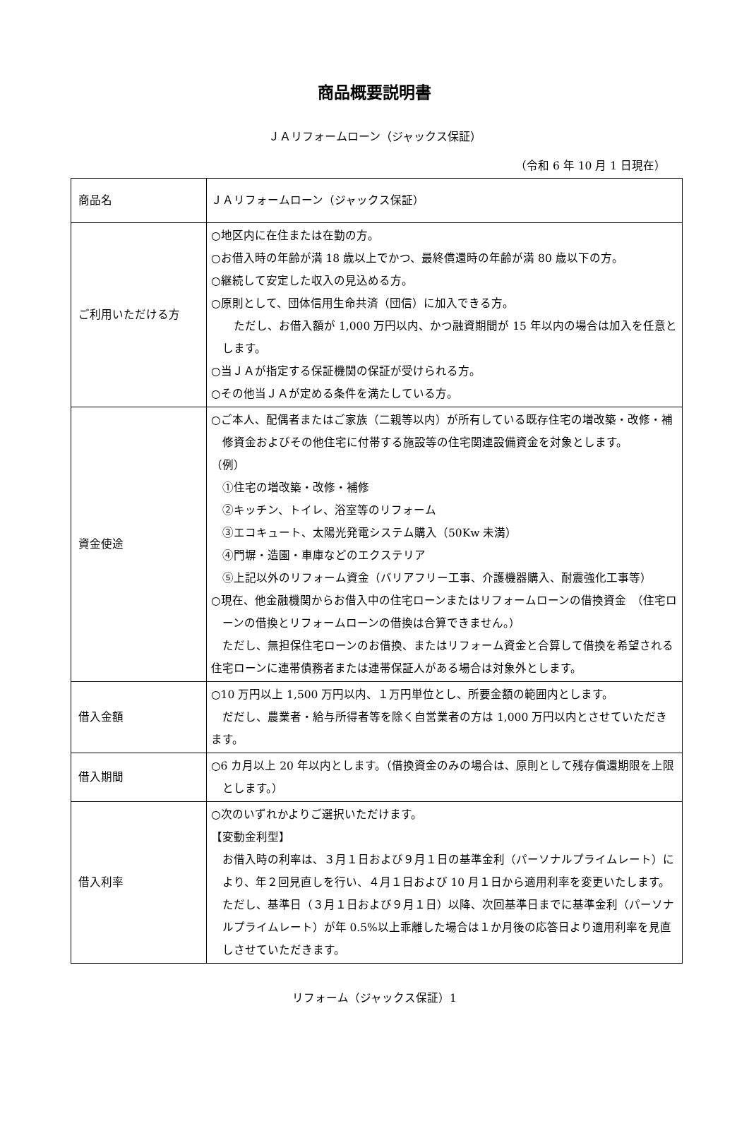商品概要説明書
ＪＡリフォームローン（ジャックス保証）
（令和 6 年 10 月 1 日現在）
| 商品名 | ＪＡリフォームローン（ジャックス保証） |
| ご利用いただける方 | ○地区内に在住または在勤の方。 ○お借入時の年齢が満 18 歳以上でかつ、最終償還時の年齢が満 80 歳以下の方。 ○継続して安定した収入の見込める方。 ○原則として、団体信用生命共済（団信）に加入できる方。 ただし、お借入額が 1,000 万円以内、かつ融資期間が 15 年以内の場合は加入を任意とします。 ○当ＪＡが指定する保証機関の保証が受けられる方。 ○その他当ＪＡが定める条件を満たしている方。 |
| 資金使途 | ○ご本人、配偶者またはご家族（二親等以内）が所有している既存住宅の増改築・改修・補修資金およびその他住宅に付帯する施設等の住宅関連設備資金を対象とします。 （例） ①住宅の増改築・改修・補修 ②キッチン、トイレ、浴室等のリフォーム ③エコキュート、太陽光発電システム購入（50Kw 未満） ④門塀・造園・車庫などのエクステリア ⑤上記以外のリフォーム資金（バリアフリー工事、介護機器購入、耐震強化工事等） ○現在、他金融機関からお借入中の住宅ローンまたはリフォームローンの借換資金 （住宅ローンの借換とリフォームローンの借換は合算できません。） ただし、無担保住宅ローンのお借換、またはリフォーム資金と合算して借換を希望される住宅ローンに連帯債務者または連帯保証人がある場合は対象外とします。 |
| 借入金額 | ○10 万円以上 1,500 万円以内、１万円単位とし、所要金額の範囲内とします。 だだし、農業者・給与所得者等を除く自営業者の方は 1,000 万円以内とさせていただきます。 |
| 借入期間 | ○6 カ月以上 20 年以内とします。（借換資金のみの場合は、原則として残存償還期限を上限とします。） |
| 借入利率 | ○次のいずれかよりご選択いただけます。 【変動金利型】 お借入時の利率は、３月１日および９月１日の基準金利（パーソナルプライムレート）により、年２回見直しを行い、４月１日および 10 月１日から適用利率を変更いたします。ただし、基準日（３月１日および９月１日）以降、次回基準日までに基準金利（パーソナルプライムレート）が年 0.5%以上乖離した場合は１か月後の応答日より適用利率を見直しさせていただきます。 |
リフォーム（ジャックス保証）1